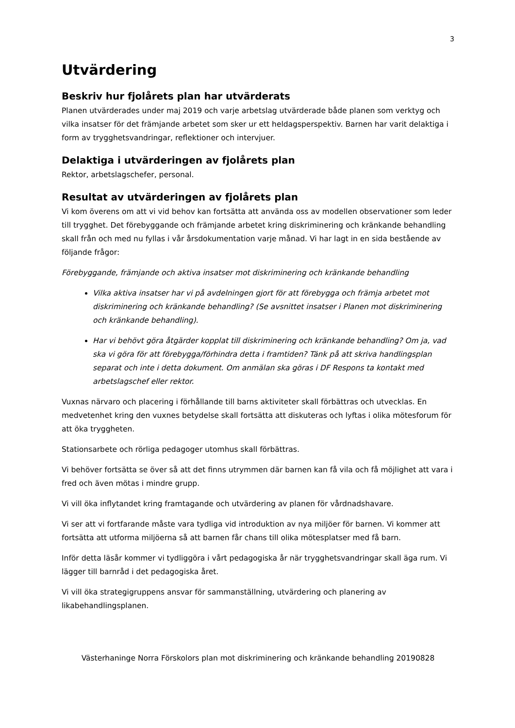3
Utvärdering
Beskriv hur fjolårets plan har utvärderats
Planen utvärderades under maj 2019 och varje arbetslag utvärderade både planen som verktyg och vilka insatser för det främjande arbetet som sker ur ett heldagsperspektiv. Barnen har varit delaktiga i form av trygghetsvandringar, reflektioner och intervjuer.
Delaktiga i utvärderingen av fjolårets plan
Rektor, arbetslagschefer, personal.
Resultat av utvärderingen av fjolårets plan
Vi kom överens om att vi vid behov kan fortsätta att använda oss av modellen observationer som leder till trygghet. Det förebyggande och främjande arbetet kring diskriminering och kränkande behandling skall från och med nu fyllas i vår årsdokumentation varje månad. Vi har lagt in en sida bestående av följande frågor:
Förebyggande, främjande och aktiva insatser mot diskriminering och kränkande behandling
Vilka aktiva insatser har vi på avdelningen gjort för att förebygga och främja arbetet mot diskriminering och kränkande behandling? (Se avsnittet insatser i Planen mot diskriminering och kränkande behandling).
Har vi behövt göra åtgärder kopplat till diskriminering och kränkande behandling? Om ja, vad ska vi göra för att förebygga/förhindra detta i framtiden? Tänk på att skriva handlingsplan separat och inte i detta dokument. Om anmälan ska göras i DF Respons ta kontakt med arbetslagschef eller rektor.
Vuxnas närvaro och placering i förhållande till barns aktiviteter skall förbättras och utvecklas. En medvetenhet kring den vuxnes betydelse skall fortsätta att diskuteras och lyftas i olika mötesforum för att öka tryggheten.
Stationsarbete och rörliga pedagoger utomhus skall förbättras.
Vi behöver fortsätta se över så att det finns utrymmen där barnen kan få vila och få möjlighet att vara i fred och även mötas i mindre grupp.
Vi vill öka inflytandet kring framtagande och utvärdering av planen för vårdnadshavare.
Vi ser att vi fortfarande måste vara tydliga vid introduktion av nya miljöer för barnen. Vi kommer att fortsätta att utforma miljöerna så att barnen får chans till olika mötesplatser med få barn.
Inför detta läsår kommer vi tydliggöra i vårt pedagogiska år när trygghetsvandringar skall äga rum. Vi lägger till barnråd i det pedagogiska året.
Vi vill öka strategigruppens ansvar för sammanställning, utvärdering och planering av likabehandlingsplanen.
Västerhaninge Norra Förskolors plan mot diskriminering och kränkande behandling 20190828